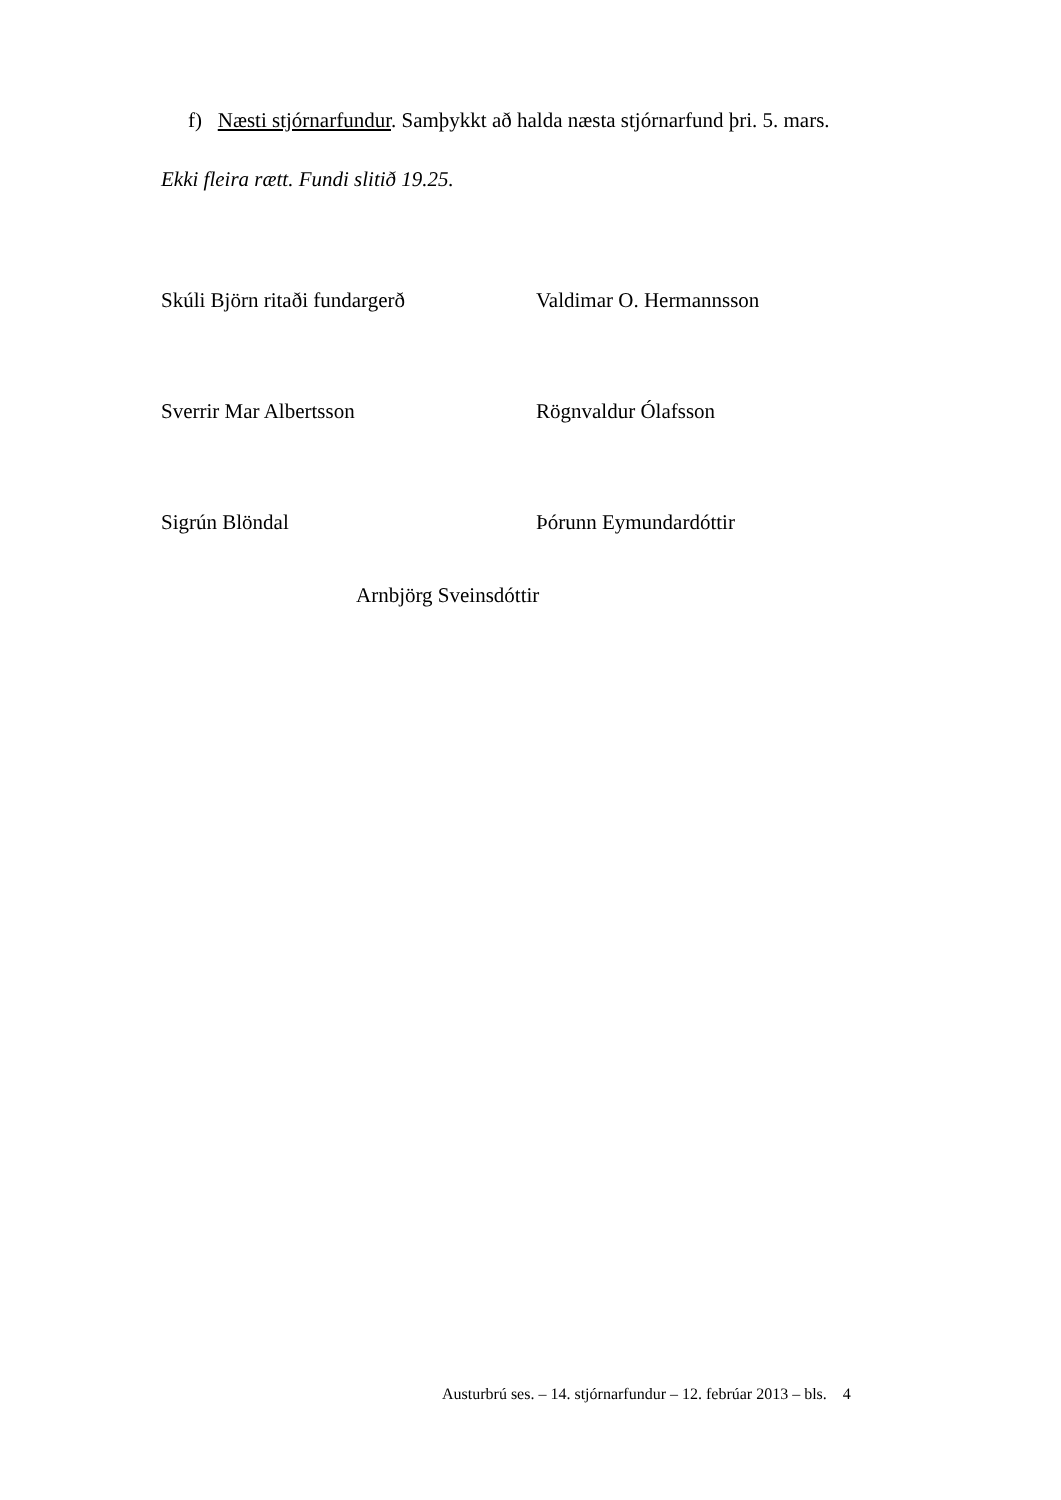f) Næsti stjórnarfundur. Samþykkt að halda næsta stjórnarfund þri. 5. mars.
Ekki fleira rætt. Fundi slitið 19.25.
Skúli Björn ritaði fundargerð Valdimar O. Hermannsson
Sverrir Mar Albertsson Rögnvaldur Ólafsson
Sigrún Blöndal Þórunn Eymundardóttir
Arnbjörg Sveinsdóttir
Austurbrú ses. – 14. stjórnarfundur – 12. febrúar 2013 – bls. 4